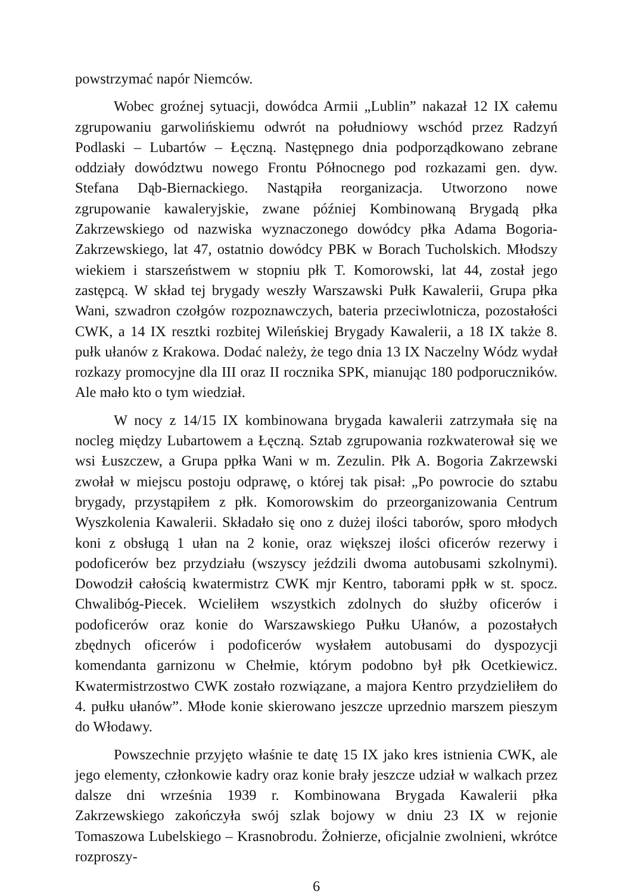powstrzymać napór Niemców.
Wobec groźnej sytuacji, dowódca Armii „Lublin” nakazał 12 IX całemu zgrupowaniu garwolińskiemu odwrót na południowy wschód przez Radzyń Podlaski – Lubartów – Łęczną. Następnego dnia podporządkowano zebrane oddziały dowództwu nowego Frontu Północnego pod rozkazami gen. dyw. Stefana Dąb-Biernackiego. Nastąpiła reorganizacja. Utworzono nowe zgrupowanie kawaleryjskie, zwane później Kombinowaną Brygadą płka Zakrzewskiego od nazwiska wyznaczonego dowódcy płka Adama Bogoria-Zakrzewskiego, lat 47, ostatnio dowódcy PBK w Borach Tucholskich. Młodszy wiekiem i starszeństwem w stopniu płk T. Komorowski, lat 44, został jego zastępcą. W skład tej brygady weszły Warszawski Pułk Kawalerii, Grupa płka Wani, szwadron czołgów rozpoznawczych, bateria przeciwlotnicza, pozostałości CWK, a 14 IX resztki rozbitej Wileńskiej Brygady Kawalerii, a 18 IX także 8. pułk ułanów z Krakowa. Dodać należy, że tego dnia 13 IX Naczelny Wódz wydał rozkazy promocyjne dla III oraz II rocznika SPK, mianując 180 podporuczników. Ale mało kto o tym wiedział.
W nocy z 14/15 IX kombinowana brygada kawalerii zatrzymała się na nocleg między Lubartowem a Łęczną. Sztab zgrupowania rozkwaterował się we wsi Łuszczew, a Grupa ppłka Wani w m. Zezulin. Płk A. Bogoria Zakrzewski zwołał w miejscu postoju odprawę, o której tak pisał: „Po powrocie do sztabu brygady, przystąpiłem z płk. Komorowskim do przeorganizowania Centrum Wyszkolenia Kawalerii. Składało się ono z dużej ilości taborów, sporo młodych koni z obsługą 1 ułan na 2 konie, oraz większej ilości oficerów rezerwy i podoficerów bez przydziału (wszyscy jeździli dwoma autobusami szkolnymi). Dowodził całością kwatermistrz CWK mjr Kentro, taborami ppłk w st. spocz. Chwalibóg-Piecek. Wcieliłem wszystkich zdolnych do służby oficerów i podoficerów oraz konie do Warszawskiego Pułku Ułanów, a pozostałych zbędnych oficerów i podoficerów wysłałem autobusami do dyspozycji komendanta garnizonu w Chełmie, którym podobno był płk Ocetkiewicz. Kwatermistrzostwo CWK zostało rozwiązane, a majora Kentro przydzieliłem do 4. pułku ułanów”. Młode konie skierowano jeszcze uprzednio marszem pieszym do Włodawy.
Powszechnie przyjęto właśnie te datę 15 IX jako kres istnienia CWK, ale jego elementy, członkowie kadry oraz konie brały jeszcze udział w walkach przez dalsze dni września 1939 r. Kombinowana Brygada Kawalerii płka Zakrzewskiego zakończyła swój szlak bojowy w dniu 23 IX w rejonie Tomaszowa Lubelskiego – Krasnobrodu. Żołnierze, oficjalnie zwolnieni, wkrótce rozproszy-
6